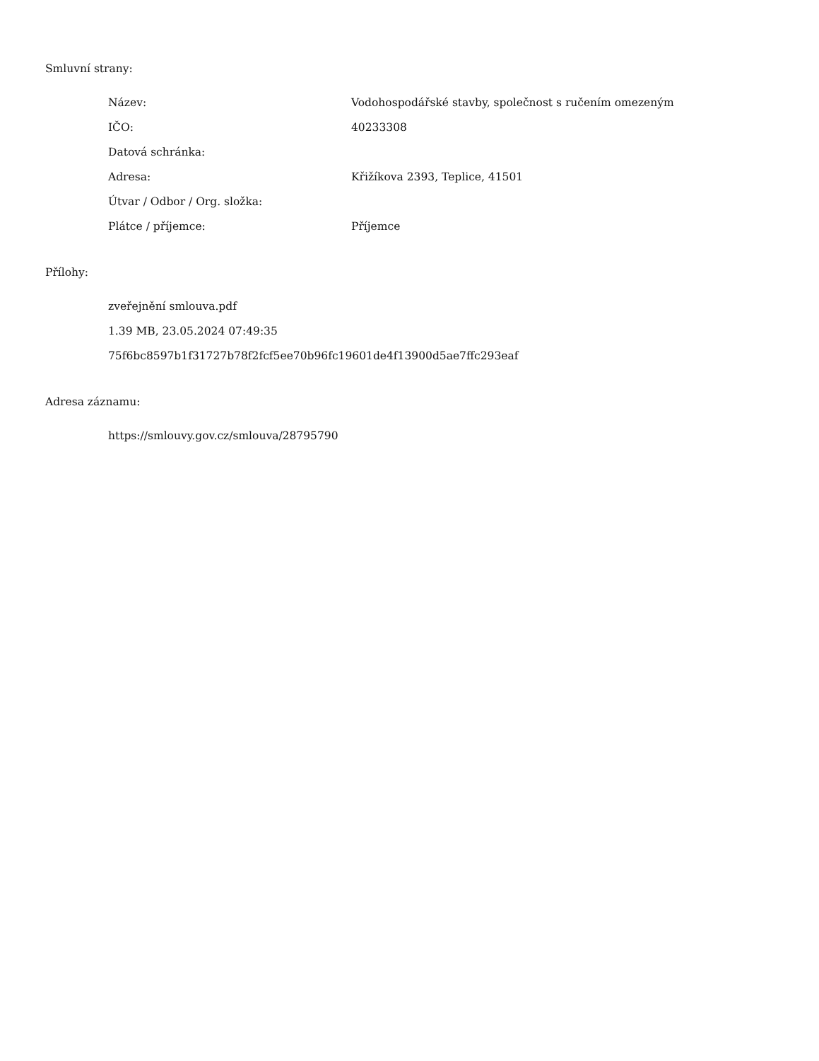Smluvní strany:
| Název: | Vodohospodářské stavby, společnost s ručením omezeným |
| IČO: | 40233308 |
| Datová schránka: | |
| Adresa: | Křižíkova 2393, Teplice, 41501 |
| Útvar / Odbor / Org. složka: | |
| Plátce / příjemce: | Příjemce |
Přílohy:
zveřejnění smlouva.pdf
1.39 MB, 23.05.2024 07:49:35
75f6bc8597b1f31727b78f2fcf5ee70b96fc19601de4f13900d5ae7ffc293eaf
Adresa záznamu:
https://smlouvy.gov.cz/smlouva/28795790